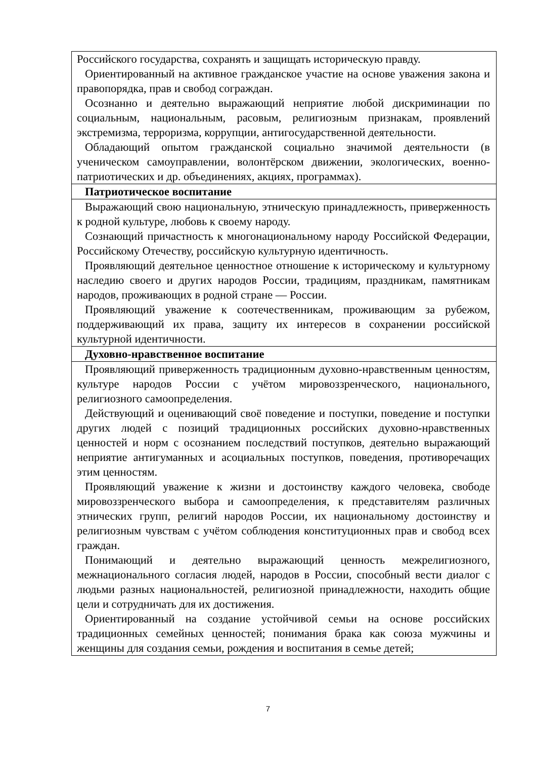| Российского государства, сохранять и защищать историческую правду. Ориентированный на активное гражданское участие на основе уважения закона и правопорядка, прав и свобод сограждан. Осознанно и деятельно выражающий неприятие любой дискриминации по социальным, национальным, расовым, религиозным признакам, проявлений экстремизма, терроризма, коррупции, антигосударственной деятельности. Обладающий опытом гражданской социально значимой деятельности (в ученическом самоуправлении, волонтёрском движении, экологических, военно-патриотических и др. объединениях, акциях, программах). |
| Патриотическое воспитание |
| Выражающий свою национальную, этническую принадлежность, приверженность к родной культуре, любовь к своему народу. Сознающий причастность к многонациональному народу Российской Федерации, Российскому Отечеству, российскую культурную идентичность. Проявляющий деятельное ценностное отношение к историческому и культурному наследию своего и других народов России, традициям, праздникам, памятникам народов, проживающих в родной стране — России. Проявляющий уважение к соотечественникам, проживающим за рубежом, поддерживающий их права, защиту их интересов в сохранении российской культурной идентичности. |
| Духовно-нравственное воспитание |
| Проявляющий приверженность традиционным духовно-нравственным ценностям, культуре народов России с учётом мировоззренческого, национального, религиозного самоопределения. Действующий и оценивающий своё поведение и поступки, поведение и поступки других людей с позиций традиционных российских духовно-нравственных ценностей и норм с осознанием последствий поступков, деятельно выражающий неприятие антигуманных и асоциальных поступков, поведения, противоречащих этим ценностям. Проявляющий уважение к жизни и достоинству каждого человека, свободе мировоззренческого выбора и самоопределения, к представителям различных этнических групп, религий народов России, их национальному достоинству и религиозным чувствам с учётом соблюдения конституционных прав и свобод всех граждан. Понимающий и деятельно выражающий ценность межрелигиозного, межнационального согласия людей, народов в России, способный вести диалог с людьми разных национальностей, религиозной принадлежности, находить общие цели и сотрудничать для их достижения. Ориентированный на создание устойчивой семьи на основе российских традиционных семейных ценностей; понимания брака как союза мужчины и женщины для создания семьи, рождения и воспитания в семье детей; |
7